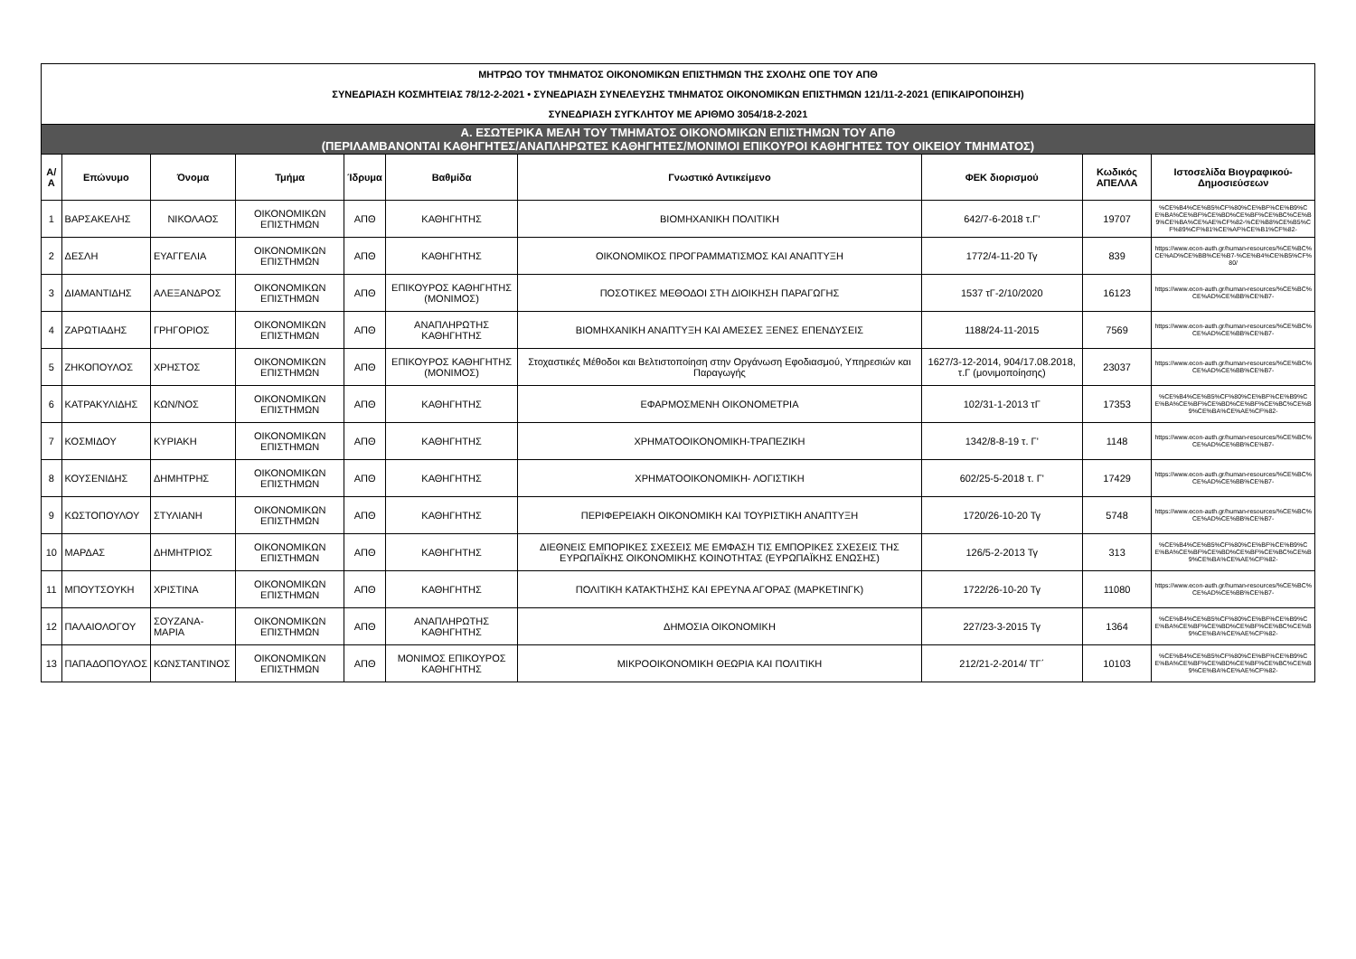| ΜΗΤΡΩΟ ΤΟΥ ΤΜΗΜΑΤΟΣ ΟΙΚΟΝΟΜΙΚΩΝ ΕΠΙΣΤΗΜΩΝ ΤΗΣ ΣΧΟΛΗΣ ΟΠΕ ΤΟΥ ΑΠΘ | | | | | | | | | |
| ΣΥΝΕΔΡΙΑΣΗ ΚΟΣΜΗΤΕΙΑΣ 78/12-2-2021 • ΣΥΝΕΔΡΙΑΣΗ ΣΥΝΕΛΕΥΣΗΣ ΤΜΗΜΑΤΟΣ ΟΙΚΟΝΟΜΙΚΩΝ ΕΠΙΣΤΗΜΩΝ 121/11-2-2021 (ΕΠΙΚΑΙΡΟΠΟΙΗΣΗ) | | | | | | | | | |
| ΣΥΝΕΔΡΙΑΣΗ ΣΥΓΚΛΗΤΟΥ ΜΕ ΑΡΙΘΜΟ 3054/18-2-2021 | | | | | | | | | |
| Α. ΕΣΩΤΕΡΙΚΑ ΜΕΛΗ ΤΟΥ ΤΜΗΜΑΤΟΣ ΟΙΚΟΝΟΜΙΚΩΝ ΕΠΙΣΤΗΜΩΝ ΤΟΥ ΑΠΘ (ΠΕΡΙΛΑΜΒΑΝΟΝΤΑΙ ΚΑΘΗΓΗΤΕΣ/ΑΝΑΠΛΗΡΩΤΕΣ ΚΑΘΗΓΗΤΕΣ/ΜΟΝΙΜΟΙ ΕΠΙΚΟΥΡΟΙ ΚΑΘΗΓΗΤΕΣ ΤΟΥ ΟΙΚΕΙΟΥ ΤΜΗΜΑΤΟΣ) | | | | | | | | | |
| Α/Α | Επώνυμο | Όνομα | Τμήμα | Ίδρυμα | Βαθμίδα | Γνωστικό Αντικείμενο | ΦΕΚ διορισμού | Κωδικός ΑΠΕΛΛΑ | Ιστοσελίδα Βιογραφικού-Δημοσιεύσεων |
| 1 | ΒΑΡΣΑΚΕΛΗΣ | ΝΙΚΟΛΑΟΣ | ΟΙΚΟΝΟΜΙΚΩΝ ΕΠΙΣΤΗΜΩΝ | ΑΠΘ | ΚΑΘΗΓΗΤΗΣ | ΒΙΟΜΗΧΑΝΙΚΗ ΠΟΛΙΤΙΚΗ | 642/7-6-2018 τ.Γ' | 19707 | %CE%B4%CE%B5%CF%80%CE%BF%CE%B9%CE%BA%CE%BF%CE%BD%CE%BF%CE%BC%CE%B9%CE%BA%CE%AE%CF%82-%CE%B8%CE%B5%CF%89%CF%81%CE%AF%CE%B1%CF%82- |
| 2 | ΔΕΣΛΗ | ΕΥΑΓΓΕΛΙΑ | ΟΙΚΟΝΟΜΙΚΩΝ ΕΠΙΣΤΗΜΩΝ | ΑΠΘ | ΚΑΘΗΓΗΤΗΣ | ΟΙΚΟΝΟΜΙΚΟΣ ΠΡΟΓΡΑΜΜΑΤΙΣΜΟΣ ΚΑΙ ΑΝΑΠΤΥΞΗ | 1772/4-11-20 Τγ | 839 | https://www.econ-auth.gr/human-resources/%CE%BC%CE%AD%CE%BB%CE%B7-%CE%B4%CE%B5%CF%80/ |
| 3 | ΔΙΑΜΑΝΤΙΔΗΣ | ΑΛΕΞΑΝΔΡΟΣ | ΟΙΚΟΝΟΜΙΚΩΝ ΕΠΙΣΤΗΜΩΝ | ΑΠΘ | ΕΠΙΚΟΥΡΟΣ ΚΑΘΗΓΗΤΗΣ (ΜΟΝΙΜΟΣ) | ΠΟΣΟΤΙΚΕΣ ΜΕΘΟΔΟΙ ΣΤΗ ΔΙΟΙΚΗΣΗ ΠΑΡΑΓΩΓΗΣ | 1537 τΓ-2/10/2020 | 16123 | https://www.econ-auth.gr/human-resources/%CE%BC%CE%AD%CE%BB%CE%B7- |
| 4 | ΖΑΡΩΤΙΑΔΗΣ | ΓΡΗΓΟΡΙΟΣ | ΟΙΚΟΝΟΜΙΚΩΝ ΕΠΙΣΤΗΜΩΝ | ΑΠΘ | ΑΝΑΠΛΗΡΩΤΗΣ ΚΑΘΗΓΗΤΗΣ | ΒΙΟΜΗΧΑΝΙΚΗ ΑΝΑΠΤΥΞΗ ΚΑΙ ΑΜΕΣΕΣ ΞΕΝΕΣ ΕΠΕΝΔΥΣΕΙΣ | 1188/24-11-2015 | 7569 | https://www.econ-auth.gr/human-resources/%CE%BC%CE%AD%CE%BB%CE%B7- |
| 5 | ΖΗΚΟΠΟΥΛΟΣ | ΧΡΗΣΤΟΣ | ΟΙΚΟΝΟΜΙΚΩΝ ΕΠΙΣΤΗΜΩΝ | ΑΠΘ | ΕΠΙΚΟΥΡΟΣ ΚΑΘΗΓΗΤΗΣ (ΜΟΝΙΜΟΣ) | Στοχαστικές Μέθοδοι και Βελτιστοποίηση στην Οργάνωση Εφοδιασμού, Υπηρεσιών και Παραγωγής | 1627/3-12-2014, 904/17.08.2018, τ.Γ (μονιμοποίησης) | 23037 | https://www.econ-auth.gr/human-resources/%CE%BC%CE%AD%CE%BB%CE%B7- |
| 6 | ΚΑΤΡΑΚΥΛΙΔΗΣ | ΚΩΝ/ΝΟΣ | ΟΙΚΟΝΟΜΙΚΩΝ ΕΠΙΣΤΗΜΩΝ | ΑΠΘ | ΚΑΘΗΓΗΤΗΣ | ΕΦΑΡΜΟΣΜΕΝΗ ΟΙΚΟΝΟΜΕΤΡΙΑ | 102/31-1-2013 τΓ | 17353 | %CE%B4%CE%B5%CF%80%CE%BF%CE%B9%CE%BA%CE%BF%CE%BD%CE%BF%CE%BC%CE%B9%CE%BA%CE%AE%CF%82- |
| 7 | ΚΟΣΜΙΔΟΥ | ΚΥΡΙΑΚΗ | ΟΙΚΟΝΟΜΙΚΩΝ ΕΠΙΣΤΗΜΩΝ | ΑΠΘ | ΚΑΘΗΓΗΤΗΣ | ΧΡΗΜΑΤΟΟΙΚΟΝΟΜΙΚΗ-ΤΡΑΠΕΖΙΚΗ | 1342/8-8-19 τ. Γ' | 1148 | https://www.econ-auth.gr/human-resources/%CE%BC%CE%AD%CE%BB%CE%B7- |
| 8 | ΚΟΥΣΕΝΙΔΗΣ | ΔΗΜΗΤΡΗΣ | ΟΙΚΟΝΟΜΙΚΩΝ ΕΠΙΣΤΗΜΩΝ | ΑΠΘ | ΚΑΘΗΓΗΤΗΣ | ΧΡΗΜΑΤΟΟΙΚΟΝΟΜΙΚΗ- ΛΟΓΙΣΤΙΚΗ | 602/25-5-2018 τ. Γ' | 17429 | https://www.econ-auth.gr/human-resources/%CE%BC%CE%AD%CE%BB%CE%B7- |
| 9 | ΚΩΣΤΟΠΟΥΛΟΥ | ΣΤΥΛΙΑΝΗ | ΟΙΚΟΝΟΜΙΚΩΝ ΕΠΙΣΤΗΜΩΝ | ΑΠΘ | ΚΑΘΗΓΗΤΗΣ | ΠΕΡΙΦΕΡΕΙΑΚΗ ΟΙΚΟΝΟΜΙΚΗ ΚΑΙ ΤΟΥΡΙΣΤΙΚΗ ΑΝΑΠΤΥΞΗ | 1720/26-10-20 Τγ | 5748 | https://www.econ-auth.gr/human-resources/%CE%BC%CE%AD%CE%BB%CE%B7- |
| 10 | ΜΑΡΔΑΣ | ΔΗΜΗΤΡΙΟΣ | ΟΙΚΟΝΟΜΙΚΩΝ ΕΠΙΣΤΗΜΩΝ | ΑΠΘ | ΚΑΘΗΓΗΤΗΣ | ΔΙΕΘΝΕΙΣ ΕΜΠΟΡΙΚΕΣ ΣΧΕΣΕΙΣ ΜΕ ΕΜΦΑΣΗ ΤΙΣ ΕΜΠΟΡΙΚΕΣ ΣΧΕΣΕΙΣ ΤΗΣ ΕΥΡΩΠΑΪΚΗΣ ΟΙΚΟΝΟΜΙΚΗΣ ΚΟΙΝΟΤΗΤΑΣ (ΕΥΡΩΠΑΪΚΗΣ ΕΝΩΣΗΣ) | 126/5-2-2013 Τγ | 313 | %CE%B4%CE%B5%CF%80%CE%BF%CE%B9%CE%BA%CE%BF%CE%BD%CE%BF%CE%BC%CE%B9%CE%BA%CE%AE%CF%82- |
| 11 | ΜΠΟΥΤΣΟΥΚΗ | ΧΡΙΣΤΙΝΑ | ΟΙΚΟΝΟΜΙΚΩΝ ΕΠΙΣΤΗΜΩΝ | ΑΠΘ | ΚΑΘΗΓΗΤΗΣ | ΠΟΛΙΤΙΚΗ ΚΑΤΑΚΤΗΣΗΣ ΚΑΙ ΕΡΕΥΝΑ ΑΓΟΡΑΣ (ΜΑΡΚΕΤΙΝΓΚ) | 1722/26-10-20 Τγ | 11080 | https://www.econ-auth.gr/human-resources/%CE%BC%CE%AD%CE%BB%CE%B7- |
| 12 | ΠΑΛΑΙΟΛΟΓΟΥ | ΣΟΥΖΑΝΑ-ΜΑΡΙΑ | ΟΙΚΟΝΟΜΙΚΩΝ ΕΠΙΣΤΗΜΩΝ | ΑΠΘ | ΑΝΑΠΛΗΡΩΤΗΣ ΚΑΘΗΓΗΤΗΣ | ΔΗΜΟΣΙΑ ΟΙΚΟΝΟΜΙΚΗ | 227/23-3-2015 Τγ | 1364 | %CE%B4%CE%B5%CF%80%CE%BF%CE%B9%CE%BA%CE%BF%CE%BD%CE%BF%CE%BC%CE%B9%CE%BA%CE%AE%CF%82- |
| 13 | ΠΑΠΑΔΟΠΟΥΛΟΣ | ΚΩΝΣΤΑΝΤΙΝΟΣ | ΟΙΚΟΝΟΜΙΚΩΝ ΕΠΙΣΤΗΜΩΝ | ΑΠΘ | ΜΟΝΙΜΟΣ ΕΠΙΚΟΥΡΟΣ ΚΑΘΗΓΗΤΗΣ | ΜΙΚΡΟΟΙΚΟΝΟΜΙΚΗ ΘΕΩΡΙΑ ΚΑΙ ΠΟΛΙΤΙΚΗ | 212/21-2-2014/ ΤΓ΄ | 10103 | %CE%B4%CE%B5%CF%80%CE%BF%CE%B9%CE%BA%CE%BF%CE%BD%CE%BF%CE%BC%CE%B9%CE%BA%CE%AE%CF%82- |